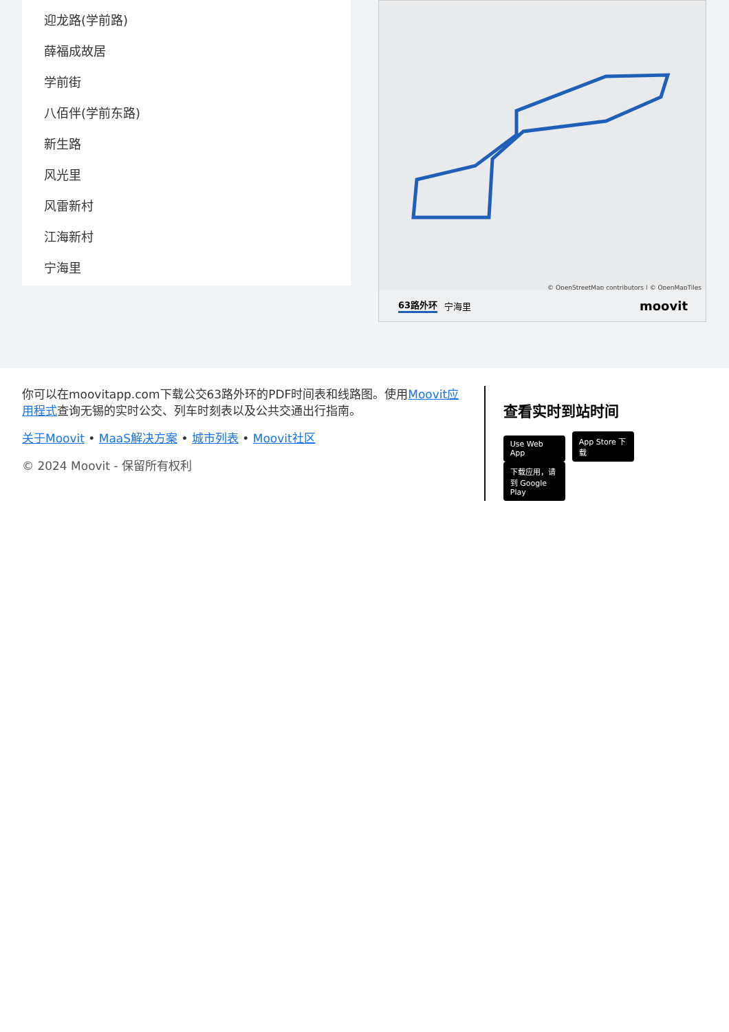迎龙路(学前路)
薛福成故居
学前街
八佰伴(学前东路)
新生路
风光里
风雷新村
江海新村
宁海里
© OpenStreetMap contributors | © OpenMapTiles
63路外环 宁海里 moovit
你可以在moovitapp.com下载公交63路外环的PDF时间表和线路图。使用Moovit应用程式查询无锡的实时公交、列车时刻表以及公共交通出行指南。
关于Moovit • MaaS解决方案 • 城市列表 • Moovit社区
© 2024 Moovit - 保留所有权利
查看实时到站时间
Use Web App App Store 下载 下载应用，请到 Google Play